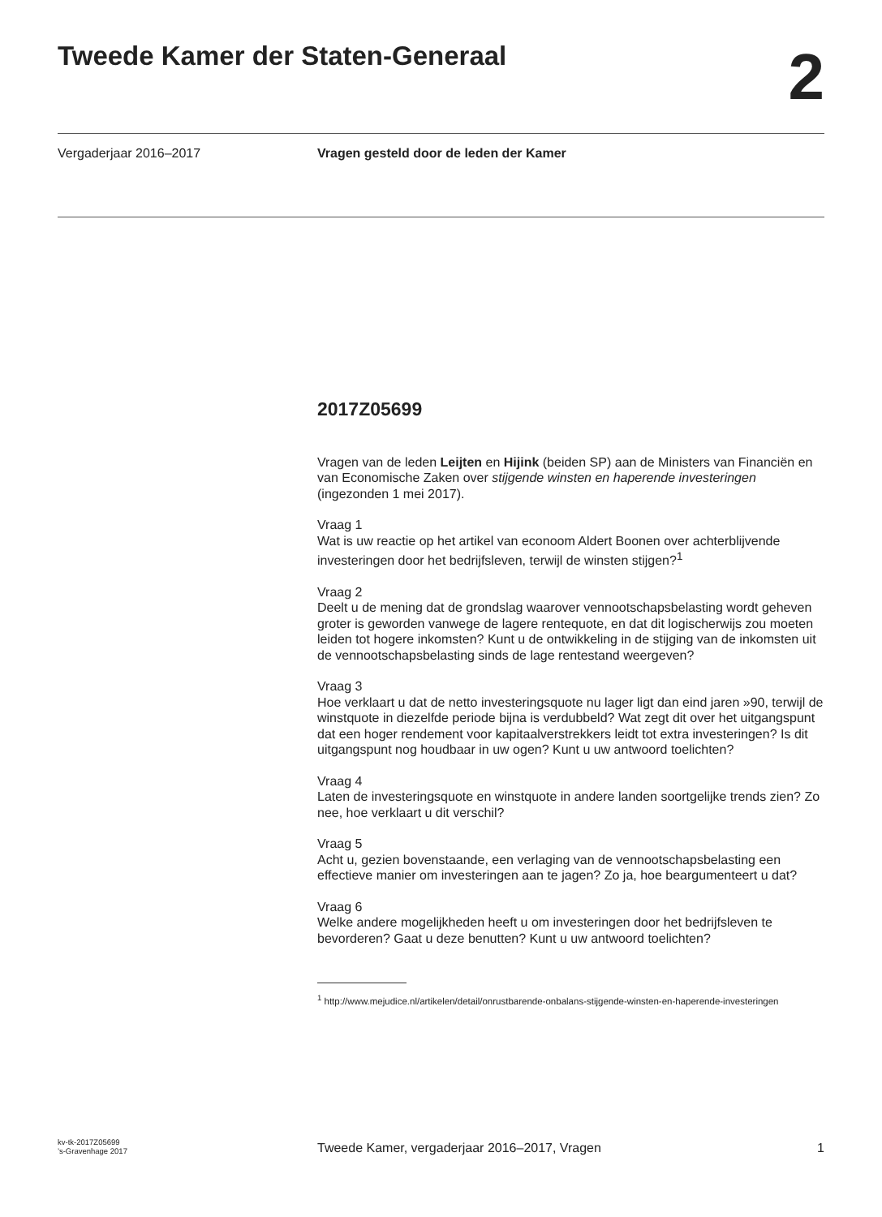Tweede Kamer der Staten-Generaal
2
Vergaderjaar 2016–2017 Vragen gesteld door de leden der Kamer
2017Z05699
Vragen van de leden Leijten en Hijink (beiden SP) aan de Ministers van Financiën en van Economische Zaken over stijgende winsten en haperende investeringen (ingezonden 1 mei 2017).
Vraag 1
Wat is uw reactie op het artikel van econoom Aldert Boonen over achterblijvende investeringen door het bedrijfsleven, terwijl de winsten stijgen?<sup>1</sup>
Vraag 2
Deelt u de mening dat de grondslag waarover vennootschapsbelasting wordt geheven groter is geworden vanwege de lagere rentequote, en dat dit logischerwijs zou moeten leiden tot hogere inkomsten? Kunt u de ontwikkeling in de stijging van de inkomsten uit de vennootschapsbelasting sinds de lage rentestand weergeven?
Vraag 3
Hoe verklaart u dat de netto investeringsquote nu lager ligt dan eind jaren »90, terwijl de winstquote in diezelfde periode bijna is verdubbeld? Wat zegt dit over het uitgangspunt dat een hoger rendement voor kapitaalverstrekkers leidt tot extra investeringen? Is dit uitgangspunt nog houdbaar in uw ogen? Kunt u uw antwoord toelichten?
Vraag 4
Laten de investeringsquote en winstquote in andere landen soortgelijke trends zien? Zo nee, hoe verklaart u dit verschil?
Vraag 5
Acht u, gezien bovenstaande, een verlaging van de vennootschapsbelasting een effectieve manier om investeringen aan te jagen? Zo ja, hoe beargumenteert u dat?
Vraag 6
Welke andere mogelijkheden heeft u om investeringen door het bedrijfsleven te bevorderen? Gaat u deze benutten? Kunt u uw antwoord toelichten?
<sup>1</sup> http://www.mejudice.nl/artikelen/detail/onrustbarende-onbalans-stijgende-winsten-en-haperende-investeringen
kv-tk-2017Z05699
’s-Gravenhage 2017
Tweede Kamer, vergaderjaar 2016–2017, Vragen
1